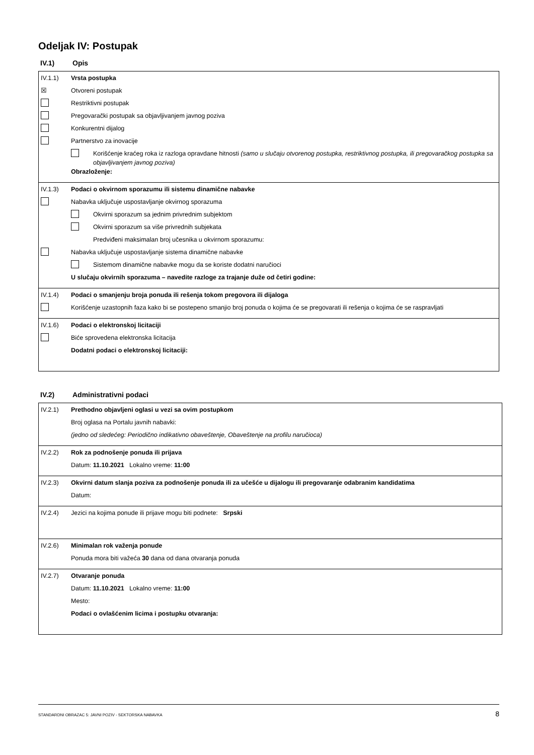Odeljak IV: Postupak
IV.1) Opis
IV.1.1) Vrsta postupka
☒ Otvoreni postupak
Restriktivni postupak
Pregovarački postupak sa objavljivanjem javnog poziva
Konkurentni dijalog
Partnerstvo za inovacije
Korišćenje kraćeg roka iz razloga opravdane hitnosti (samo u slučaju otvorenog postupka, restriktivnog postupka, ili pregovaračkog postupka sa objavljivanjem javnog poziva)
Obrazloženje:
IV.1.3) Podaci o okvirnom sporazumu ili sistemu dinamične nabavke
Nabavka uključuje uspostavljanje okvirnog sporazuma
Okvirni sporazum sa jednim privrednim subjektom
Okvirni sporazum sa više privrednih subjekata
Predviđeni maksimalan broj učesnika u okvirnom sporazumu:
Nabavka uključuje uspostavljanje sistema dinamične nabavke
Sistemom dinamične nabavke mogu da se koriste dodatni naručioci
U slučaju okvirnih sporazuma – navedite razloge za trajanje duže od četiri godine:
IV.1.4) Podaci o smanjenju broja ponuda ili rešenja tokom pregovora ili dijaloga
Korišćenje uzastopnih faza kako bi se postepeno smanjio broj ponuda o kojima će se pregovarati ili rešenja o kojima će se raspravljati
IV.1.6) Podaci o elektronskoj licitaciji
Biće sprovedena elektronska licitacija
Dodatni podaci o elektronskoj licitaciji:
IV.2) Administrativni podaci
IV.2.1) Prethodno objavljeni oglasi u vezi sa ovim postupkom
Broj oglasa na Portalu javnih nabavki:
(jedno od sledećeg: Periodično indikativno obaveštenje, Obaveštenje na profilu naručioca)
IV.2.2) Rok za podnošenje ponuda ili prijava
Datum: 11.10.2021 Lokalno vreme: 11:00
IV.2.3) Okvirni datum slanja poziva za podnošenje ponuda ili za učešće u dijalogu ili pregovaranje odabranim kandidatima
Datum:
IV.2.4) Jezici na kojima ponude ili prijave mogu biti podnete: Srpski
IV.2.6) Minimalan rok važenja ponude
Ponuda mora biti važeća 30 dana od dana otvaranja ponuda
IV.2.7) Otvaranje ponuda
Datum: 11.10.2021 Lokalno vreme: 11:00
Mesto:
Podaci o ovlašćenim licima i postupku otvaranja:
STANDARDNI OBRAZAC 5: JAVNI POZIV - SEKTORSKA NABAVKA 8